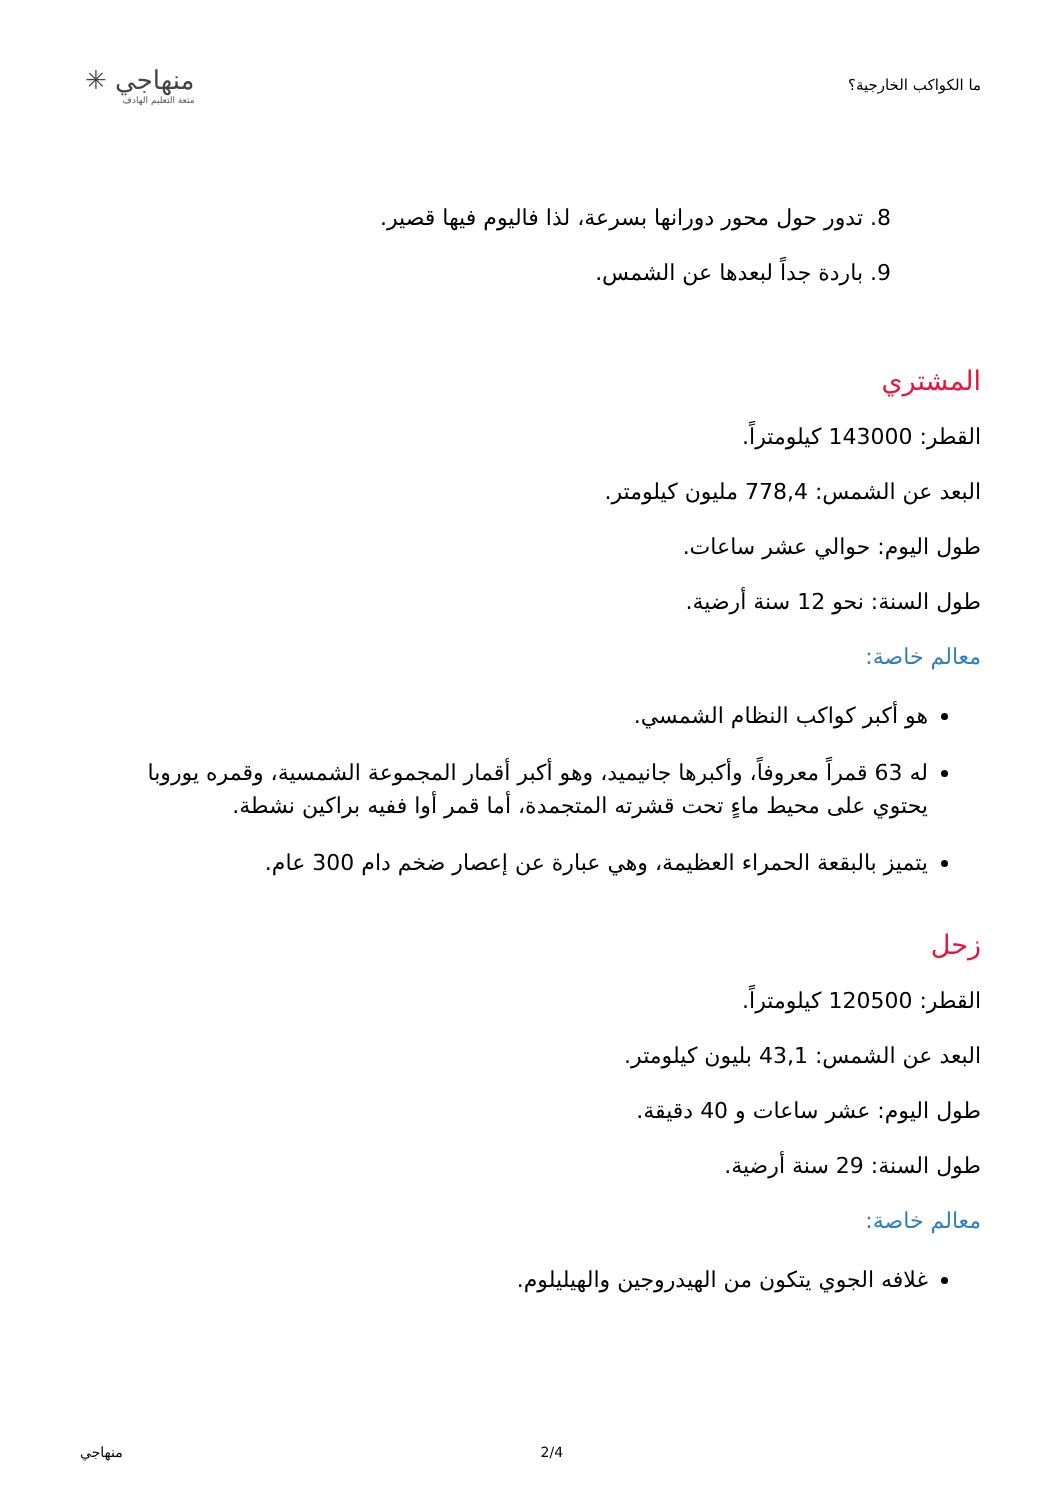ما الكواكب الخارجية؟
منهاجي ✳
متعة التعليم الهادف
8. تدور حول محور دورانها بسرعة، لذا فاليوم فيها قصير.
9. باردة جداً لبعدها عن الشمس.
المشتري
القطر: 143000 كيلومتراً.
البعد عن الشمس: 778,4 مليون كيلومتر.
طول اليوم: حوالي عشر ساعات.
طول السنة: نحو 12 سنة أرضية.
معالم خاصة:
هو أكبر كواكب النظام الشمسي.
له 63 قمراً معروفاً، وأكبرها جانيميد، وهو أكبر أقمار المجموعة الشمسية، وقمره يوروبا يحتوي على محيط ماءٍ تحت قشرته المتجمدة، أما قمر أوا ففيه براكين نشطة.
يتميز بالبقعة الحمراء العظيمة، وهي عبارة عن إعصار ضخم دام 300 عام.
زحل
القطر: 120500 كيلومتراً.
البعد عن الشمس: 43,1 بليون كيلومتر.
طول اليوم: عشر ساعات و 40 دقيقة.
طول السنة: 29 سنة أرضية.
معالم خاصة:
غلافه الجوي يتكون من الهيدروجين والهيليلوم.
منهاجي 2/4